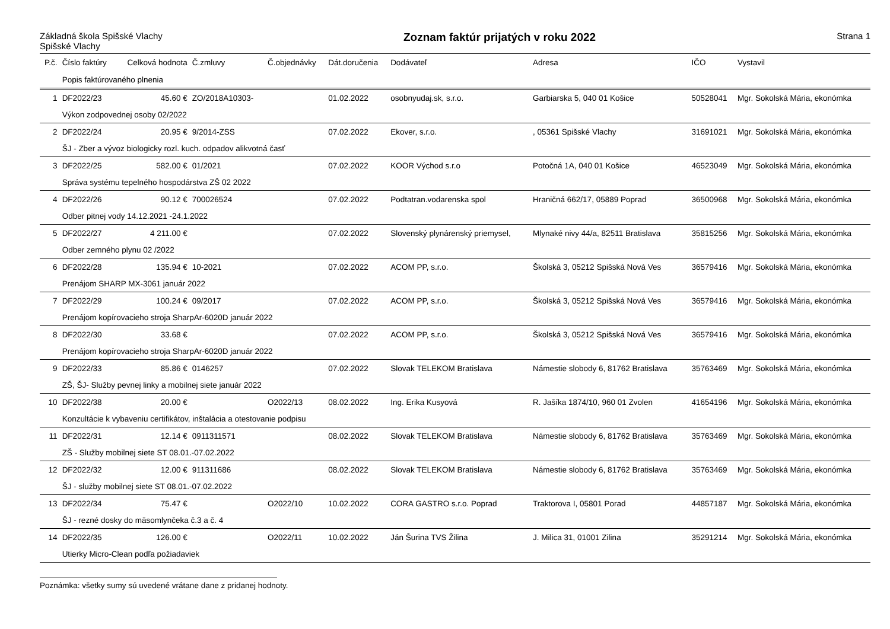Základná škola Spišské Vlachy
Spišské Vlachy
Zoznam faktúr prijatých v roku 2022
Strana 1
| P.č. | Číslo faktúry | Celková hodnota | Č.zmluvy | Č.objednávky | Dát.doručenia | Dodávateľ | Adresa | IČO | Vystavil |
| --- | --- | --- | --- | --- | --- | --- | --- | --- | --- |
| | Popis faktúrovaného plnenia | | | | | | | | |
| 1 | DF2022/23 | 45.60 € | ZO/2018A10303- | | 01.02.2022 | osobnyudaj.sk, s.r.o. | Garbiarska 5, 040 01 Košice | 50528041 | Mgr. Sokolská Mária, ekonómka |
| | Výkon zodpovednej osoby 02/2022 | | | | | | | | |
| 2 | DF2022/24 | 20.95 € | 9/2014-ZSS | | 07.02.2022 | Ekover, s.r.o. | , 05361 Spišské Vlachy | 31691021 | Mgr. Sokolská Mária, ekonómka |
| | ŠJ - Zber a vývoz biologicky rozl. kuch. odpadov alikvotná časť | | | | | | | | |
| 3 | DF2022/25 | 582.00 € | 01/2021 | | 07.02.2022 | KOOR Východ s.r.o | Potočná 1A, 040 01 Košice | 46523049 | Mgr. Sokolská Mária, ekonómka |
| | Správa systému tepelného hospodárstva ZŠ 02 2022 | | | | | | | | |
| 4 | DF2022/26 | 90.12 € | 700026524 | | 07.02.2022 | Podtatran.vodarenska spol | Hraničná 662/17, 05889 Poprad | 36500968 | Mgr. Sokolská Mária, ekonómka |
| | Odber pitnej vody 14.12.2021 -24.1.2022 | | | | | | | | |
| 5 | DF2022/27 | 4 211.00 € | | | 07.02.2022 | Slovenský plynárenský priemysel, | Mlynaké nivy 44/a, 82511 Bratislava | 35815256 | Mgr. Sokolská Mária, ekonómka |
| | Odber zemného plynu 02 /2022 | | | | | | | | |
| 6 | DF2022/28 | 135.94 € | 10-2021 | | 07.02.2022 | ACOM PP, s.r.o. | Školská 3, 05212 Spišská Nová Ves | 36579416 | Mgr. Sokolská Mária, ekonómka |
| | Prenájom SHARP MX-3061 január 2022 | | | | | | | | |
| 7 | DF2022/29 | 100.24 € | 09/2017 | | 07.02.2022 | ACOM PP, s.r.o. | Školská 3, 05212 Spišská Nová Ves | 36579416 | Mgr. Sokolská Mária, ekonómka |
| | Prenájom kopírovacieho stroja SharpAr-6020D január 2022 | | | | | | | | |
| 8 | DF2022/30 | 33.68 € | | | 07.02.2022 | ACOM PP, s.r.o. | Školská 3, 05212 Spišská Nová Ves | 36579416 | Mgr. Sokolská Mária, ekonómka |
| | Prenájom kopírovacieho stroja SharpAr-6020D január 2022 | | | | | | | | |
| 9 | DF2022/33 | 85.86 € | 0146257 | | 07.02.2022 | Slovak TELEKOM Bratislava | Námestie slobody 6, 81762 Bratislava | 35763469 | Mgr. Sokolská Mária, ekonómka |
| | ZŠ, ŠJ- Služby pevnej linky a mobilnej siete január 2022 | | | | | | | | |
| 10 | DF2022/38 | 20.00 € | | O2022/13 | 08.02.2022 | Ing. Erika Kusyová | R. Jašíka 1874/10, 960 01 Zvolen | 41654196 | Mgr. Sokolská Mária, ekonómka |
| | Konzultácie k vybaveniu certifikátov, inštalácia a otestovanie podpisu | | | | | | | | |
| 11 | DF2022/31 | 12.14 € | 0911311571 | | 08.02.2022 | Slovak TELEKOM Bratislava | Námestie slobody 6, 81762 Bratislava | 35763469 | Mgr. Sokolská Mária, ekonómka |
| | ZŠ - Služby mobilnej siete ST 08.01.-07.02.2022 | | | | | | | | |
| 12 | DF2022/32 | 12.00 € | 911311686 | | 08.02.2022 | Slovak TELEKOM Bratislava | Námestie slobody 6, 81762 Bratislava | 35763469 | Mgr. Sokolská Mária, ekonómka |
| | ŠJ - služby mobilnej siete ST 08.01.-07.02.2022 | | | | | | | | |
| 13 | DF2022/34 | 75.47 € | | O2022/10 | 10.02.2022 | CORA GASTRO s.r.o. Poprad | Traktorova I, 05801 Porad | 44857187 | Mgr. Sokolská Mária, ekonómka |
| | ŠJ - rezné dosky do mäsomlynčeka č.3 a č. 4 | | | | | | | | |
| 14 | DF2022/35 | 126.00 € | | O2022/11 | 10.02.2022 | Ján Šurina TVS Žilina | J. Milica 31, 01001 Zilina | 35291214 | Mgr. Sokolská Mária, ekonómka |
| | Utierky Micro-Clean podľa požiadaviek | | | | | | | | |
Poznámka: všetky sumy sú uvedené vrátane dane z pridanej hodnoty.